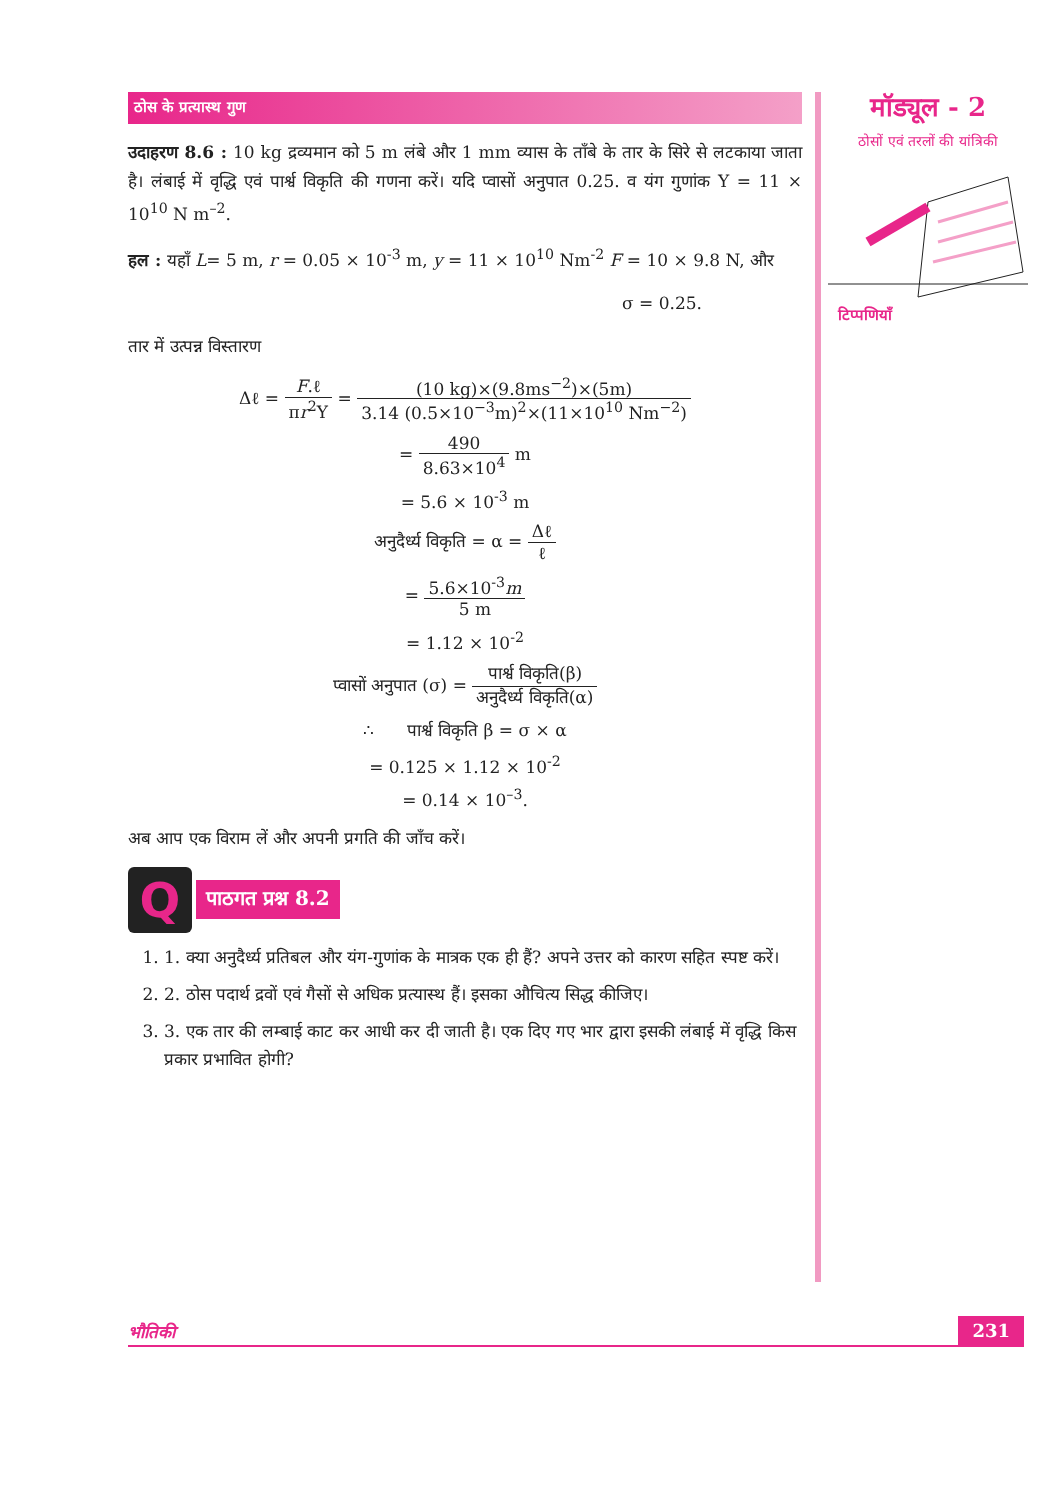ठोस के प्रत्यास्थ गुण
उदाहरण 8.6 : 10 kg द्रव्यमान को 5 m लंबे और 1 mm व्यास के ताँबे के तार के सिरे से लटकाया जाता है। लंबाई में वृद्धि एवं पार्श्व विकृति की गणना करें। यदि प्वासों अनुपात 0.25. व यंग गुणांक Y = 11 × 10<sup>10</sup> N m<sup>–2</sup>.
हल : यहाँ L= 5 m, r = 0.05 × 10<sup>-3</sup> m, y = 11 × 10<sup>10</sup> Nm<sup>-2</sup> F = 10 × 9.8 N, और
σ = 0.25.
तार में उत्पन्न विस्तारण
Δℓ = F.ℓ πr<sup>2</sup>Y = (10 kg)×(9.8ms<sup>−2</sup>)×(5m) 3.14 (0.5×10<sup>−3</sup>m)<sup>2</sup>×(11×10<sup>10</sup> Nm<sup>−2</sup>)
= 490 8.63×10<sup>4</sup> m
= 5.6 × 10<sup>-3</sup> m
अनुदैर्ध्य विकृति = α = Δℓ ℓ
= 5.6×10<sup>-3</sup>m 5 m
= 1.12 × 10<sup>-2</sup>
प्वासों अनुपात (σ) = पार्श्व विकृति(β) अनुदैर्ध्य विकृति(α)
∴ पार्श्व विकृति β = σ × α
= 0.125 × 1.12 × 10<sup>-2</sup>
= 0.14 × 10<sup>–3</sup>.
अब आप एक विराम लें और अपनी प्रगति की जाँच करें।
Q
पाठगत प्रश्न 8.2
1. 1. क्या अनुदैर्ध्य प्रतिबल और यंग-गुणांक के मात्रक एक ही हैं? अपने उत्तर को कारण सहित स्पष्ट करें।
2. 2. ठोस पदार्थ द्रवों एवं गैसों से अधिक प्रत्यास्थ हैं। इसका औचित्य सिद्ध कीजिए।
3. 3. एक तार की लम्बाई काट कर आधी कर दी जाती है। एक दिए गए भार द्वारा इसकी लंबाई में वृद्धि किस प्रकार प्रभावित होगी?
मॉड्यूल - 2
ठोसों एवं तरलों की यांत्रिकी
टिप्पणियाँ
भौतिकी 231